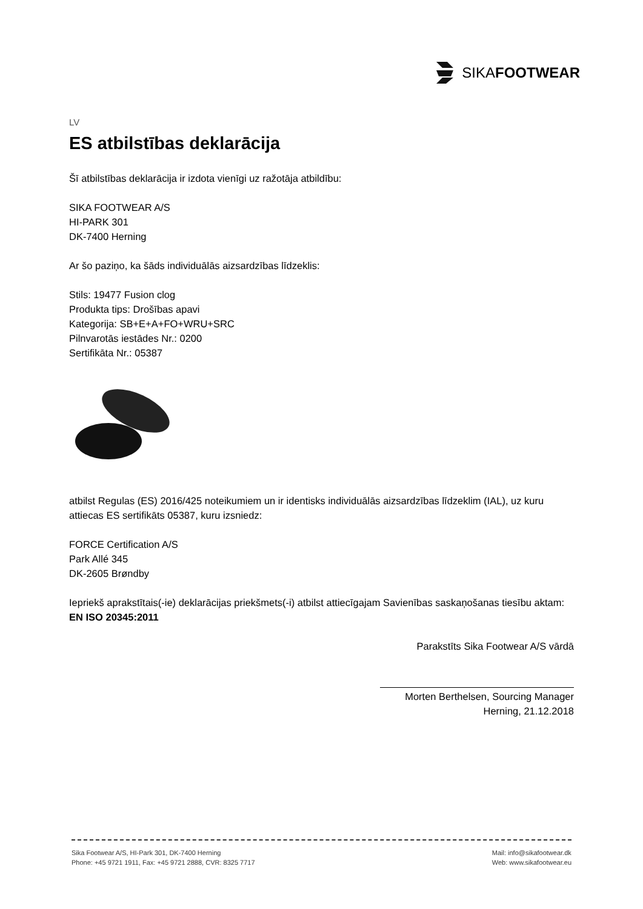SIKAFOOTWEAR
LV
ES atbilstības deklarācija
Šī atbilstības deklarācija ir izdota vienīgi uz ražotāja atbildību:
SIKA FOOTWEAR A/S
HI-PARK 301
DK-7400 Herning
Ar šo paziņo, ka šāds individuālās aizsardzības līdzeklis:
Stils: 19477 Fusion clog
Produkta tips: Drošības apavi
Kategorija: SB+E+A+FO+WRU+SRC
Pilnvarotās iestādes Nr.: 0200
Sertifikāta Nr.: 05387
atbilst Regulas (ES) 2016/425 noteikumiem un ir identisks individuālās aizsardzības līdzeklim (IAL), uz kuru attiecas ES sertifikāts 05387, kuru izsniedz:
FORCE Certification A/S
Park Allé 345
DK-2605 Brøndby
Iepriekš aprakstītais(-ie) deklarācijas priekšmets(-i) atbilst attiecīgajam Savienības saskaņošanas tiesību aktam:
EN ISO 20345:2011
Parakstīts Sika Footwear A/S vārdā
Morten Berthelsen, Sourcing Manager
Herning, 21.12.2018
Sika Footwear A/S, HI-Park 301, DK-7400 Herning
Phone: +45 9721 1911, Fax: +45 9721 2888, CVR: 8325 7717
Mail: info@sikafootwear.dk
Web: www.sikafootwear.eu